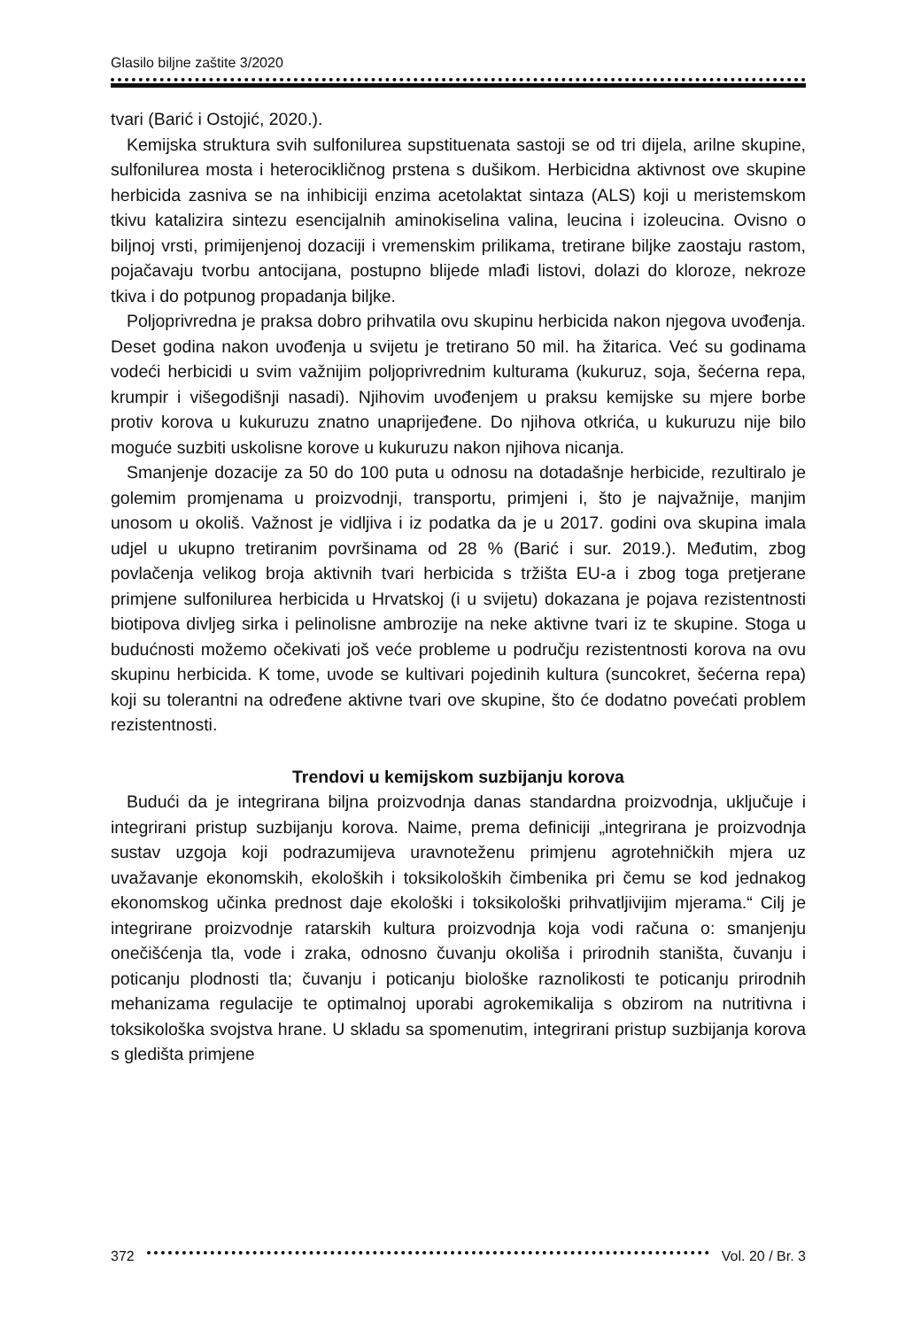Glasilo biljne zaštite 3/2020
tvari (Barić i Ostojić, 2020.).
Kemijska struktura svih sulfonilurea supstituenata sastoji se od tri dijela, arilne skupine, sulfonilurea mosta i heterocikličnog prstena s dušikom. Herbicidna aktivnost ove skupine herbicida zasniva se na inhibiciji enzima acetolaktat sintaza (ALS) koji u meristemskom tkivu katalizira sintezu esencijalnih aminokiselina valina, leucina i izoleucina. Ovisno o biljnoj vrsti, primijenjenoj dozaciji i vremenskim prilikama, tretirane biljke zaostaju rastom, pojačavaju tvorbu antocijana, postupno blijede mlađi listovi, dolazi do kloroze, nekroze tkiva i do potpunog propadanja biljke.
Poljoprivredna je praksa dobro prihvatila ovu skupinu herbicida nakon njegova uvođenja. Deset godina nakon uvođenja u svijetu je tretirano 50 mil. ha žitarica. Već su godinama vodeći herbicidi u svim važnijim poljoprivrednim kulturama (kukuruz, soja, šećerna repa, krumpir i višegodišnji nasadi). Njihovim uvođenjem u praksu kemijske su mjere borbe protiv korova u kukuruzu znatno unaprijeđene. Do njihova otkrića, u kukuruzu nije bilo moguće suzbiti uskolisne korove u kukuruzu nakon njihova nicanja.
Smanjenje dozacije za 50 do 100 puta u odnosu na dotadašnje herbicide, rezultiralo je golemim promjenama u proizvodnji, transportu, primjeni i, što je najvažnije, manjim unosom u okoliš. Važnost je vidljiva i iz podatka da je u 2017. godini ova skupina imala udjel u ukupno tretiranim površinama od 28 % (Barić i sur. 2019.). Međutim, zbog povlačenja velikog broja aktivnih tvari herbicida s tržišta EU-a i zbog toga pretjerane primjene sulfonilurea herbicida u Hrvatskoj (i u svijetu) dokazana je pojava rezistentnosti biotipova divljeg sirka i pelinolisne ambrozije na neke aktivne tvari iz te skupine. Stoga u budućnosti možemo očekivati još veće probleme u području rezistentnosti korova na ovu skupinu herbicida. K tome, uvode se kultivari pojedinih kultura (suncokret, šećerna repa) koji su tolerantni na određene aktivne tvari ove skupine, što će dodatno povećati problem rezistentnosti.
Trendovi u kemijskom suzbijanju korova
Budući da je integrirana biljna proizvodnja danas standardna proizvodnja, uključuje i integrirani pristup suzbijanju korova. Naime, prema definiciji „integrirana je proizvodnja sustav uzgoja koji podrazumijeva uravnoteženu primjenu agrotehničkih mjera uz uvažavanje ekonomskih, ekoloških i toksikoloških čimbenika pri čemu se kod jednakog ekonomskog učinka prednost daje ekološki i toksikološki prihvatljivijim mjerama.“ Cilj je integrirane proizvodnje ratarskih kultura proizvodnja koja vodi računa o: smanjenju onečišćenja tla, vode i zraka, odnosno čuvanju okoliša i prirodnih staništa, čuvanju i poticanju plodnosti tla; čuvanju i poticanju biološke raznolikosti te poticanju prirodnih mehanizama regulacije te optimalnoj uporabi agrokemikalija s obzirom na nutritivna i toksikološka svojstva hrane. U skladu sa spomenutim, integrirani pristup suzbijanja korova s gledišta primjene
372 Vol. 20 / Br. 3